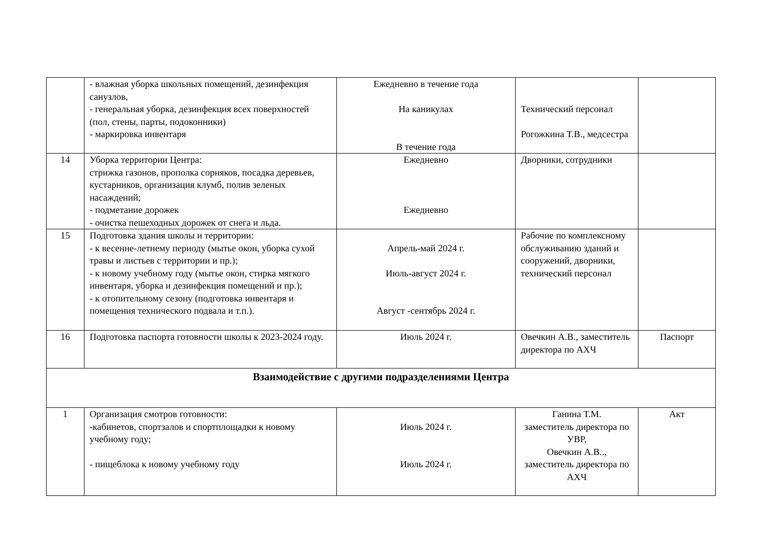| | - влажная уборка школьных помещений, дезинфекция санузлов, - генеральная уборка, дезинфекция всех поверхностей (пол, стены, парты, подоконники) - маркировка инвентаря | Ежедневно в течение года На каникулах В течение года | Технический персонал Рогожкина Т.В., медсестра | |
| 14 | Уборка территории Центра: стрижка газонов, прополка сорняков, посадка деревьев, кустарников, организация клумб, полив зеленых насаждений; - подметание дорожек - очистка пешеходных дорожек от снега и льда. | Ежедневно Ежедневно | Дворники, сотрудники | |
| 15 | Подготовка здания школы и территории: - к весенне-летнему периоду (мытье окон, уборка сухой травы и листьев с территории и пр.); - к новому учебному году (мытье окон, стирка мягкого инвентаря, уборка и дезинфекция помещений и пр.); - к отопительному сезону (подготовка инвентаря и помещения технического подвала и т.п.). | Апрель-май 2024 г. Июль-август 2024 г. Август -сентябрь 2024 г. | Рабочие по комплексному обслуживанию зданий и сооружений, дворники, технический персонал | |
| 16 | Подготовка паспорта готовности школы к 2023-2024 году. | Июль 2024 г. | Овечкин А.В., заместитель директора по АХЧ | Паспорт |
| Взаимодействие с другими подразделениями Центра | | | | |
| 1 | Организация смотров готовности: -кабинетов, спортзалов и спортплощадки к новому учебному году; - пищеблока к новому учебному году | Июль 2024 г. Июль 2024 г. | Ганина Т.М. заместитель директора по УВР, Овечкин А.В.., заместитель директора по АХЧ | Акт |